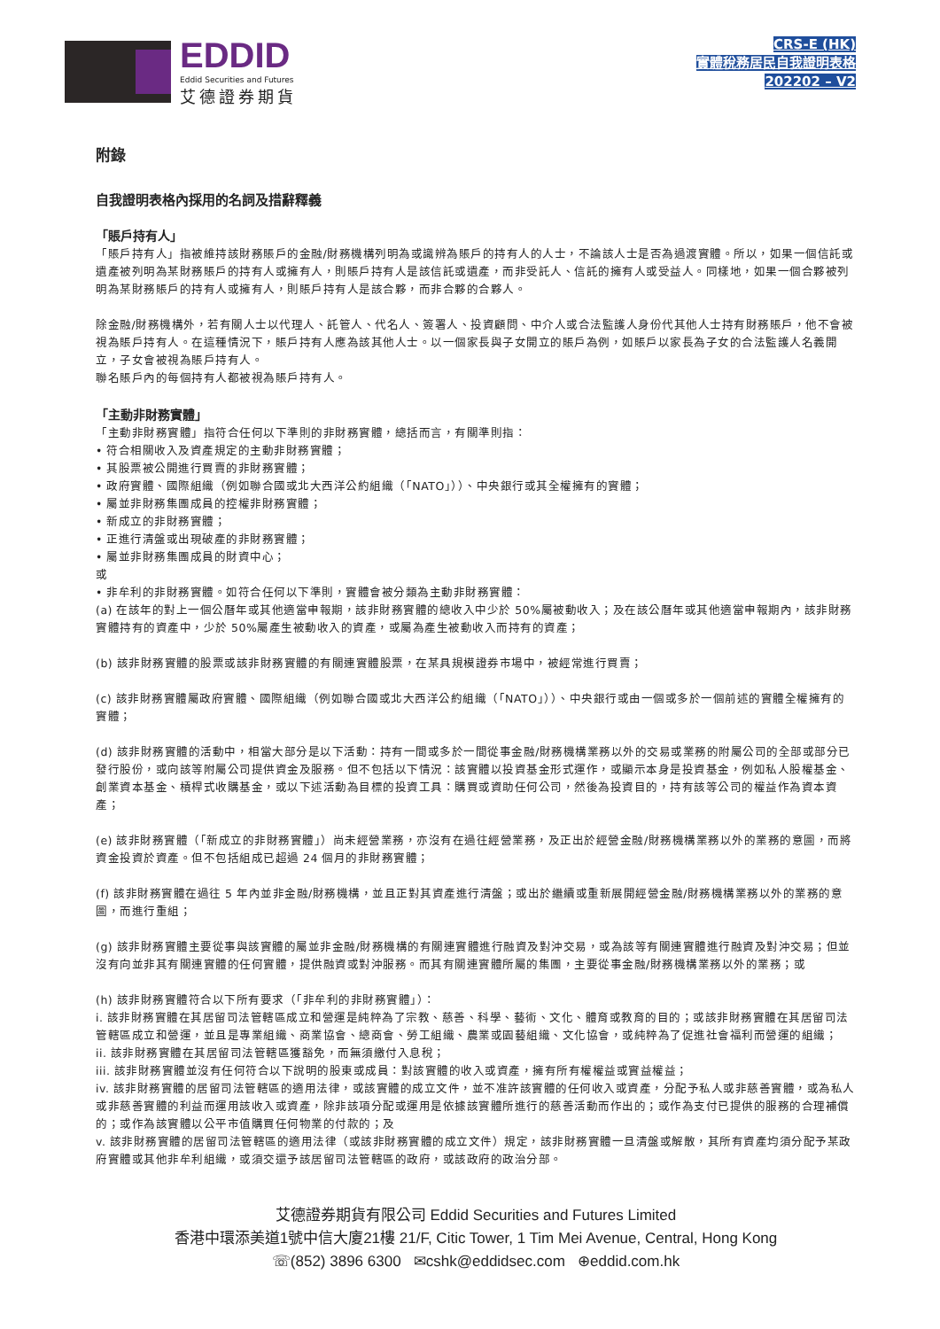EDDID
Eddid Securities and Futures
艾德證券期貨
CRS-E (HK)
實體稅務居民自我證明表格
202202 – V2
附錄
自我證明表格內採用的名詞及措辭釋義
「賬戶持有人」
「賬戶持有人」指被維持該財務賬戶的金融/財務機構列明為或識辨為賬戶的持有人的人士，不論該人士是否為過渡實體。所以，如果一個信託或遺產被列明為某財務賬戶的持有人或擁有人，則賬戶持有人是該信託或遺產，而非受託人、信託的擁有人或受益人。同樣地，如果一個合夥被列明為某財務賬戶的持有人或擁有人，則賬戶持有人是該合夥，而非合夥的合夥人。
除金融/財務機構外，若有關人士以代理人、託管人、代名人、簽署人、投資顧問、中介人或合法監護人身份代其他人士持有財務賬戶，他不會被視為賬戶持有人。在這種情況下，賬戶持有人應為該其他人士。以一個家長與子女開立的賬戶為例，如賬戶以家長為子女的合法監護人名義開立，子女會被視為賬戶持有人。
聯名賬戶內的每個持有人都被視為賬戶持有人。
「主動非財務實體」
「主動非財務實體」指符合任何以下準則的非財務實體，總括而言，有關準則指：
• 符合相關收入及資產規定的主動非財務實體；
• 其股票被公開進行買賣的非財務實體；
• 政府實體、國際組織（例如聯合國或北大西洋公約組織（「NATO」））、中央銀行或其全權擁有的實體；
• 屬並非財務集團成員的控權非財務實體；
• 新成立的非財務實體；
• 正進行清盤或出現破產的非財務實體；
• 屬並非財務集團成員的財資中心；
或
• 非牟利的非財務實體。如符合任何以下準則，實體會被分類為主動非財務實體：
(a) 在該年的對上一個公曆年或其他適當申報期，該非財務實體的總收入中少於 50%屬被動收入；及在該公曆年或其他適當申報期內，該非財務實體持有的資產中，少於 50%屬產生被動收入的資產，或屬為產生被動收入而持有的資產；
(b) 該非財務實體的股票或該非財務實體的有關連實體股票，在某具規模證券市場中，被經常進行買賣；
(c) 該非財務實體屬政府實體、國際組織（例如聯合國或北大西洋公約組織（「NATO」））、中央銀行或由一個或多於一個前述的實體全權擁有的實體；
(d) 該非財務實體的活動中，相當大部分是以下活動：持有一間或多於一間從事金融/財務機構業務以外的交易或業務的附屬公司的全部或部分已發行股份，或向該等附屬公司提供資金及服務。但不包括以下情況：該實體以投資基金形式運作，或顯示本身是投資基金，例如私人股權基金、創業資本基金、槓桿式收購基金，或以下述活動為目標的投資工具：購買或資助任何公司，然後為投資目的，持有該等公司的權益作為資本資產；
(e) 該非財務實體（「新成立的非財務實體」）尚未經營業務，亦沒有在過往經營業務，及正出於經營金融/財務機構業務以外的業務的意圖，而將資金投資於資產。但不包括組成已超過 24 個月的非財務實體；
(f) 該非財務實體在過往 5 年內並非金融/財務機構，並且正對其資產進行清盤；或出於繼續或重新展開經營金融/財務機構業務以外的業務的意圖，而進行重組；
(g) 該非財務實體主要從事與該實體的屬並非金融/財務機構的有關連實體進行融資及對沖交易，或為該等有關連實體進行融資及對沖交易；但並沒有向並非其有關連實體的任何實體，提供融資或對沖服務。而其有關連實體所屬的集團，主要從事金融/財務機構業務以外的業務；或
(h) 該非財務實體符合以下所有要求（「非牟利的非財務實體」）：
i. 該非財務實體在其居留司法管轄區成立和營運是純粹為了宗教、慈善、科學、藝術、文化、體育或教育的目的；或該非財務實體在其居留司法管轄區成立和營運，並且是專業組織、商業協會、總商會、勞工組織、農業或園藝組織、文化協會，或純粹為了促進社會福利而營運的組織；
ii. 該非財務實體在其居留司法管轄區獲豁免，而無須繳付入息稅；
iii. 該非財務實體並沒有任何符合以下說明的股東或成員：對該實體的收入或資產，擁有所有權權益或實益權益；
iv. 該非財務實體的居留司法管轄區的適用法律，或該實體的成立文件，並不准許該實體的任何收入或資產，分配予私人或非慈善實體，或為私人或非慈善實體的利益而運用該收入或資產，除非該項分配或運用是依據該實體所進行的慈善活動而作出的；或作為支付已提供的服務的合理補償的；或作為該實體以公平市值購買任何物業的付款的；及
v. 該非財務實體的居留司法管轄區的適用法律（或該非財務實體的成立文件）規定，該非財務實體一旦清盤或解散，其所有資產均須分配予某政府實體或其他非牟利組織，或須交還予該居留司法管轄區的政府，或該政府的政治分部。
艾德證券期貨有限公司 Eddid Securities and Futures Limited
香港中環添美道1號中信大廈21樓 21/F, Citic Tower, 1 Tim Mei Avenue, Central, Hong Kong
☏(852) 3896 6300 ✉cshk@eddidsec.com ⊕eddid.com.hk